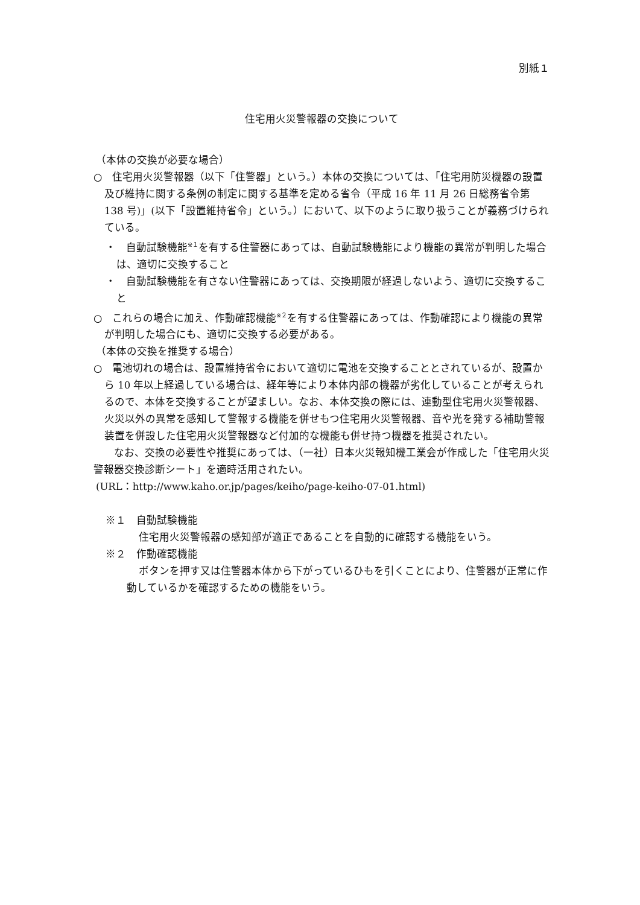別紙１
住宅用火災警報器の交換について
（本体の交換が必要な場合）
○　住宅用火災警報器（以下「住警器」という。）本体の交換については、「住宅用防災機器の設置及び維持に関する条例の制定に関する基準を定める省令（平成 16 年 11 月 26 日総務省令第 138 号)」(以下「設置維持省令」という。）において、以下のように取り扱うことが義務づけられている。
・　自動試験機能<sup>※１</sup>を有する住警器にあっては、自動試験機能により機能の異常が判明した場合は、適切に交換すること
・　自動試験機能を有さない住警器にあっては、交換期限が経過しないよう、適切に交換すること
○　これらの場合に加え、作動確認機能<sup>※２</sup>を有する住警器にあっては、作動確認により機能の異常が判明した場合にも、適切に交換する必要がある。
（本体の交換を推奨する場合）
○　電池切れの場合は、設置維持省令において適切に電池を交換することとされているが、設置から 10 年以上経過している場合は、経年等により本体内部の機器が劣化していることが考えられるので、本体を交換することが望ましい。なお、本体交換の際には、連動型住宅用火災警報器、火災以外の異常を感知して警報する機能を併せもつ住宅用火災警報器、音や光を発する補助警報装置を併設した住宅用火災警報器など付加的な機能も併せ持つ機器を推奨されたい。
　　なお、交換の必要性や推奨にあっては、（一社）日本火災報知機工業会が作成した「住宅用火災警報器交換診断シート」を適時活用されたい。
(URL：http://www.kaho.or.jp/pages/keiho/page-keiho-07-01.html)
※１　自動試験機能
住宅用火災警報器の感知部が適正であることを自動的に確認する機能をいう。
※２　作動確認機能
ボタンを押す又は住警器本体から下がっているひもを引くことにより、住警器が正常に作動しているかを確認するための機能をいう。